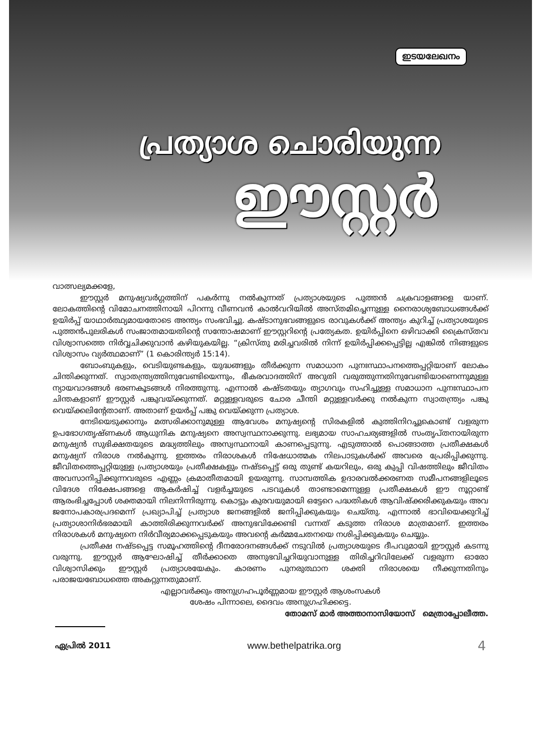ഇടയലേഖനം
പ്രത്യാശ ചൊരിയുന്ന
ഈസ്റ്റർ
വാത്സല്യമക്കളേ,
ഈസ്റ്റർ മനുഷ്യവർഗ്ഗത്തിന് പകർന്നു നൽകുന്നത് പ്രത്യാശയുടെ പുത്തൻ ചക്രവാളങ്ങളെ യാണ്. ലോകത്തിന്റെ വിമോചനത്തിനായി പിറന്നു വീണവൻ കാൽവറിയിൽ അസ്തമിച്ചെന്നുള്ള നൈരാശ്യബോധങ്ങൾക്ക് ഉയിർപ്പ് യാഥാർത്ഥ്യമായതോടെ അന്ത്യം സംഭവിച്ചു. കഷ്ടാനുഭവങ്ങളുടെ രാവുകൾക്ക് അന്ത്യം കുറിച്ച് പ്രത്യാശയുടെ പുത്തൻപുലരികൾ സംജാതമായതിന്റെ സന്തോഷമാണ് ഈസ്റ്ററിന്റെ പ്രത്യേകത. ഉയിർപ്പിനെ ഒഴിവാക്കി ക്രൈസ്തവ വിശ്വാസത്തെ നിർവ്വചിക്കുവാൻ കഴിയുകയില്ല. “ക്രിസ്തു മരിച്ചവരിൽ നിന്ന് ഉയിർപ്പിക്കപ്പെട്ടില്ല എങ്കിൽ നിങ്ങളുടെ വിശ്വാസം വ്യർത്ഥമാണ്” (1 കൊരിന്ത്യർ 15:14).
ബോംബുകളും, വെടിയുണ്ടകളും, യുദ്ധങ്ങളും തീർക്കുന്ന സമാധാന പുനഃസ്ഥാപനത്തെപ്പറ്റിയാണ് ലോകം ചിന്തിക്കുന്നത്. സ്വാതന്ത്ര്യത്തിനുവേണ്ടിയെന്നും, ഭീകരവാദത്തിന് അറുതി വരുത്തുന്നതിനുവേണ്ടിയാണെന്നുമുള്ള ന്യായവാദങ്ങൾ ഭരണകൂടങ്ങൾ നിരത്തുന്നു. എന്നാൽ കഷ്ടതയും ത്യാഗവും സഹിച്ചുള്ള സമാധാന പുനഃസ്ഥാപന ചിന്തകളാണ് ഈസ്റ്റർ പങ്കുവയ്ക്കുന്നത്. മറ്റുള്ളവരുടെ ചോര ചീന്തി മറ്റുള്ളവർക്കു നൽകുന്ന സ്വാതന്ത്ര്യം പങ്കു വെയ്ക്കലിന്റേതാണ്. അതാണ് ഉയർപ്പ് പങ്കു വെയ്ക്കുന്ന പ്രത്യാശ.
നേടിയെടുക്കാനും മത്സരിക്കാനുമുള്ള ആവേശം മനുഷ്യന്റെ സിരകളിൽ കുത്തിനിറച്ചുകൊണ്ട് വളരുന്ന ഉപഭോഗതൃഷ്ണകൾ ആധുനിക മനുഷ്യനെ അസ്വസ്ഥനാക്കുന്നു. ലഭ്യമായ സാഹചര്യങ്ങളിൽ സംതൃപ്തനായിരുന്ന മനുഷ്യൻ സുഭിക്ഷതയുടെ മദ്ധ്യത്തിലും അസ്വസ്ഥനായി കാണപ്പെടുന്നു. എടുത്താൽ പൊങ്ങാത്ത പ്രതീക്ഷകൾ മനുഷ്യന് നിരാശ നൽകുന്നു. ഇത്തരം നിരാശകൾ നിഷേധാത്മക നിലപാടുകൾക്ക് അവരെ പ്രേരിപ്പിക്കുന്നു. ജീവിതത്തെപ്പറ്റിയുള്ള പ്രത്യാശയും പ്രതീക്ഷകളും നഷ്ടപ്പെട്ട് ഒരു തുണ്ട് കയറിലും, ഒരു കുപ്പി വിഷത്തിലും ജീവിതം അവസാനിപ്പിക്കുന്നവരുടെ എണ്ണം ക്രമാതീതമായി ഉയരുന്നു. സാമ്പത്തിക ഉദാരവൽക്കരണത സമീപനങ്ങളിലൂടെ വിദേശ നിക്ഷേപങ്ങളെ ആകർഷിച്ച് വളർച്ചയുടെ പടവുകൾ താണ്ടാമെന്നുള്ള പ്രതീക്ഷകൾ ഈ നൂറ്റാണ്ട് ആരംഭിച്ചപ്പോൾ ശക്തമായി നിലനിന്നിരുന്നു. കൊട്ടും കുരവയുമായി ഒട്ടേറെ പദ്ധതികൾ ആവിഷ്ക്കരിക്കുകയും അവ ജനോപകാരപ്രദമെന്ന് പ്രഖ്യാപിച്ച് പ്രത്യാശ ജനങ്ങളിൽ ജനിപ്പിക്കുകയും ചെയ്തു. എന്നാൽ ഭാവിയെക്കുറിച്ച് പ്രത്യാശാനിർഭരമായി കാത്തിരിക്കുന്നവർക്ക് അനുഭവിക്കേണ്ടി വന്നത് കടുത്ത നിരാശ മാത്രമാണ്. ഇത്തരം നിരാശകൾ മനുഷ്യനെ നിർവീര്യമാക്കപ്പെടുകയും അവന്റെ കർമ്മചേതനയെ നശിപ്പിക്കുകയും ചെയ്യും.
പ്രതീക്ഷ നഷ്ടപ്പെട്ട സമൂഹത്തിന്റെ ദീനരോദനങ്ങൾക്ക് നടുവിൽ പ്രത്യാശയുടെ ദീപവുമായി ഈസ്റ്റർ കടന്നു വരുന്നു. ഈസ്റ്റർ ആഘോഷിച്ച് തീർക്കാതെ അനുഭവിച്ചറിയുവാനുള്ള തിരിച്ചറിവിലേക്ക് വളരുന്ന ഓരോ വിശ്വാസിക്കും ഈസ്റ്റർ പ്രത്യാശയേകും. കാരണം പുനരുത്ഥാന ശക്തി നിരാശയെ നീക്കുന്നതിനും പരാജയബോധത്തെ അകറ്റുന്നതുമാണ്.
എല്ലാവർക്കും അനുഗ്രഹപൂർണ്ണമായ ഈസ്റ്റർ ആശംസകൾ
ശേഷം പിന്നാലെ, ദൈവം അനുഗ്രഹിക്കട്ടെ.
തോമസ് മാർ അത്താനാസിയോസ് മെത്രാപ്പോലീത്ത.
ഏപ്രിൽ 2011 www.bethelpatrika.org 4